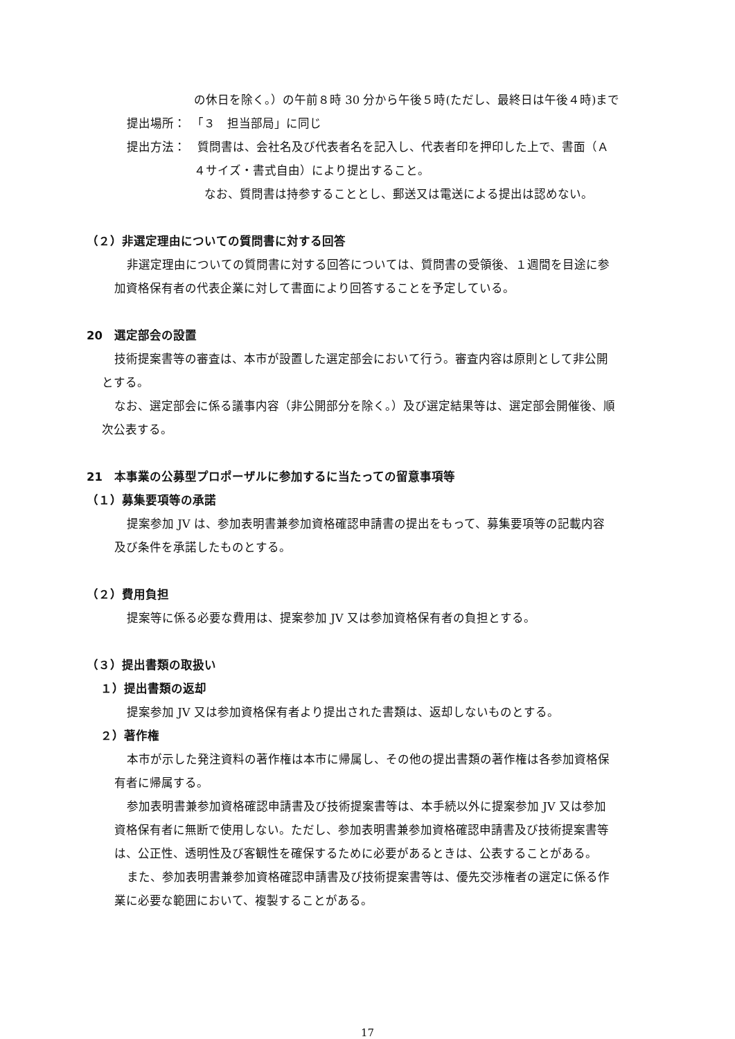の休日を除く。）の午前８時 30 分から午後５時(ただし、最終日は午後４時)まで
提出場所：　「３　担当部局」に同じ
提出方法：　質問書は、会社名及び代表者名を記入し、代表者印を押印した上で、書面（Ａ
４サイズ・書式自由）により提出すること。
なお、質問書は持参することとし、郵送又は電送による提出は認めない。
（２）非選定理由についての質問書に対する回答
非選定理由についての質問書に対する回答については、質問書の受領後、１週間を目途に参
加資格保有者の代表企業に対して書面により回答することを予定している。
20　選定部会の設置
技術提案書等の審査は、本市が設置した選定部会において行う。審査内容は原則として非公開
とする。
なお、選定部会に係る議事内容（非公開部分を除く。）及び選定結果等は、選定部会開催後、順
次公表する。
21　本事業の公募型プロポーザルに参加するに当たっての留意事項等
（１）募集要項等の承諾
提案参加 JV は、参加表明書兼参加資格確認申請書の提出をもって、募集要項等の記載内容
及び条件を承諾したものとする。
（２）費用負担
提案等に係る必要な費用は、提案参加 JV 又は参加資格保有者の負担とする。
（３）提出書類の取扱い
１）提出書類の返却
提案参加 JV 又は参加資格保有者より提出された書類は、返却しないものとする。
２）著作権
本市が示した発注資料の著作権は本市に帰属し、その他の提出書類の著作権は各参加資格保
有者に帰属する。
参加表明書兼参加資格確認申請書及び技術提案書等は、本手続以外に提案参加 JV 又は参加
資格保有者に無断で使用しない。ただし、参加表明書兼参加資格確認申請書及び技術提案書等
は、公正性、透明性及び客観性を確保するために必要があるときは、公表することがある。
また、参加表明書兼参加資格確認申請書及び技術提案書等は、優先交渉権者の選定に係る作
業に必要な範囲において、複製することがある。
17